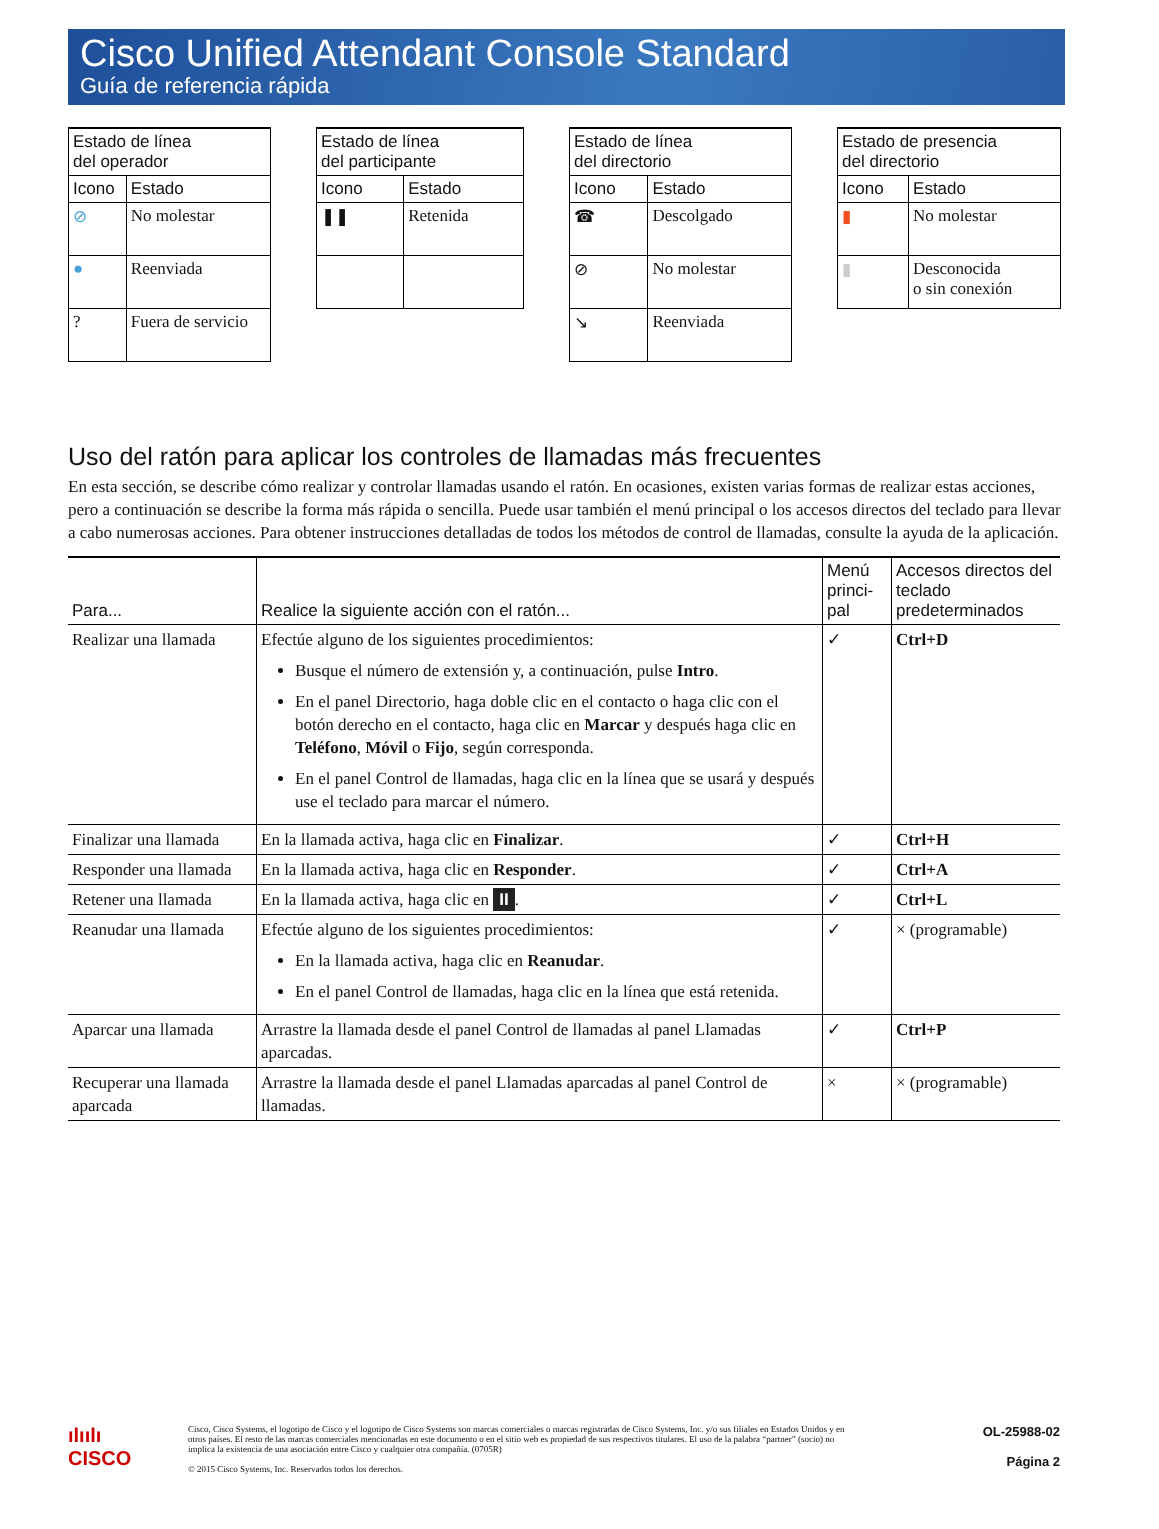Cisco Unified Attendant Console Standard
Guía de referencia rápida
| Estado de línea del operador | |
| --- | --- |
| Icono | Estado |
| ⊘ | No molestar |
| ● | Reenviada |
| ? | Fuera de servicio |
| Estado de línea del participante | |
| --- | --- |
| Icono | Estado |
| ❚❚ | Retenida |
| Estado de línea del directorio | |
| --- | --- |
| Icono | Estado |
| ☎ | Descolgado |
| ⊘ | No molestar |
| ↘ | Reenviada |
| Estado de presencia del directorio | |
| --- | --- |
| Icono | Estado |
| ▮ | No molestar |
| ▮ | Desconocida o sin conexión |
Uso del ratón para aplicar los controles de llamadas más frecuentes
En esta sección, se describe cómo realizar y controlar llamadas usando el ratón. En ocasiones, existen varias formas de realizar estas acciones, pero a continuación se describe la forma más rápida o sencilla. Puede usar también el menú principal o los accesos directos del teclado para llevar a cabo numerosas acciones. Para obtener instrucciones detalladas de todos los métodos de control de llamadas, consulte la ayuda de la aplicación.
| Para... | Realice la siguiente acción con el ratón... | Menú princi-pal | Accesos directos del teclado predeterminados |
| --- | --- | --- | --- |
| Realizar una llamada | Efectúe alguno de los siguientes procedimientos: Busque el número de extensión y, a continuación, pulse Intro . En el panel Directorio, haga doble clic en el contacto o haga clic con el botón derecho en el contacto, haga clic en Marcar y después haga clic en Teléfono , Móvil o Fijo , según corresponda. En el panel Control de llamadas, haga clic en la línea que se usará y después use el teclado para marcar el número. | ✓ | Ctrl+D |
| Finalizar una llamada | En la llamada activa, haga clic en Finalizar . | ✓ | Ctrl+H |
| Responder una llamada | En la llamada activa, haga clic en Responder . | ✓ | Ctrl+A |
| Retener una llamada | En la llamada activa, haga clic en II . | ✓ | Ctrl+L |
| Reanudar una llamada | Efectúe alguno de los siguientes procedimientos: En la llamada activa, haga clic en Reanudar . En el panel Control de llamadas, haga clic en la línea que está retenida. | ✓ | × (programable) |
| Aparcar una llamada | Arrastre la llamada desde el panel Control de llamadas al panel Llamadas aparcadas. | ✓ | Ctrl+P |
| Recuperar una llamada aparcada | Arrastre la llamada desde el panel Llamadas aparcadas al panel Control de llamadas. | × | × (programable) |
ılıılı
CISCO
Cisco, Cisco Systems, el logotipo de Cisco y el logotipo de Cisco Systems son marcas comerciales o marcas registradas de Cisco Systems, Inc. y/o sus filiales en Estados Unidos y en otros países. El resto de las marcas comerciales mencionadas en este documento o en el sitio web es propiedad de sus respectivos titulares. El uso de la palabra “partner” (socio) no implica la existencia de una asociación entre Cisco y cualquier otra compañía. (0705R)
© 2015 Cisco Systems, Inc. Reservados todos los derechos.
OL-25988-02
Página 2